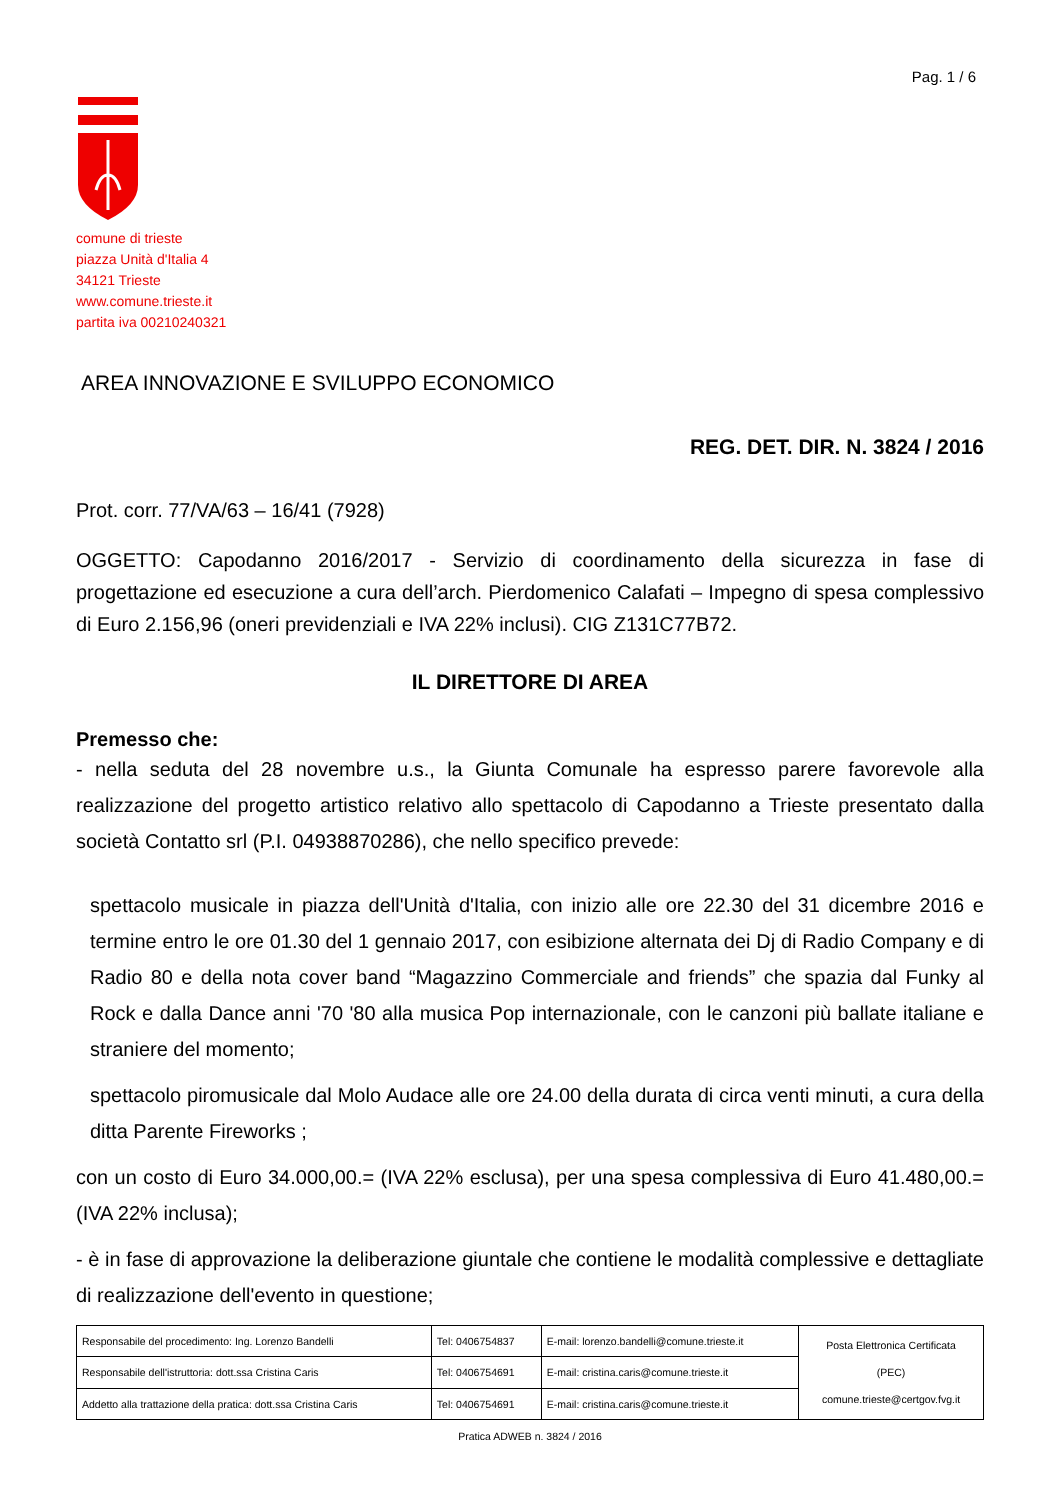Pag. 1 / 6
comune di trieste
piazza Unità d'Italia 4
34121 Trieste
www.comune.trieste.it
partita iva 00210240321
AREA INNOVAZIONE E SVILUPPO ECONOMICO
REG. DET. DIR. N. 3824 / 2016
Prot. corr. 77/VA/63 – 16/41 (7928)
OGGETTO: Capodanno 2016/2017 - Servizio di coordinamento della sicurezza in fase di progettazione ed esecuzione a cura dell’arch. Pierdomenico Calafati – Impegno di spesa complessivo di Euro 2.156,96 (oneri previdenziali e IVA 22% inclusi). CIG Z131C77B72.
IL DIRETTORE DI AREA
Premesso che:
- nella seduta del 28 novembre u.s., la Giunta Comunale ha espresso parere favorevole alla realizzazione del progetto artistico relativo allo spettacolo di Capodanno a Trieste presentato dalla società Contatto srl (P.I. 04938870286), che nello specifico prevede:
spettacolo musicale in piazza dell'Unità d'Italia, con inizio alle ore 22.30 del 31 dicembre 2016 e termine entro le ore 01.30 del 1 gennaio 2017, con esibizione alternata dei Dj di Radio Company e di Radio 80 e della nota cover band “Magazzino Commerciale and friends” che spazia dal Funky al Rock e dalla Dance anni '70 '80 alla musica Pop internazionale, con le canzoni più ballate italiane e straniere del momento;
spettacolo piromusicale dal Molo Audace alle ore 24.00 della durata di circa venti minuti, a cura della ditta Parente Fireworks ;
con un costo di Euro 34.000,00.= (IVA 22% esclusa), per una spesa complessiva di Euro 41.480,00.= (IVA 22% inclusa);
- è in fase di approvazione la deliberazione giuntale che contiene le modalità complessive e dettagliate di realizzazione dell'evento in questione;
| Responsabile del procedimento: Ing. Lorenzo Bandelli | Tel: 0406754837 | E-mail: lorenzo.bandelli@comune.trieste.it | Posta Elettronica Certificata (PEC) comune.trieste@certgov.fvg.it |
| Responsabile dell'istruttoria: dott.ssa Cristina Caris | Tel: 0406754691 | E-mail: cristina.caris@comune.trieste.it | |
| Addetto alla trattazione della pratica: dott.ssa Cristina Caris | Tel: 0406754691 | E-mail: cristina.caris@comune.trieste.it | |
Pratica ADWEB n. 3824 / 2016